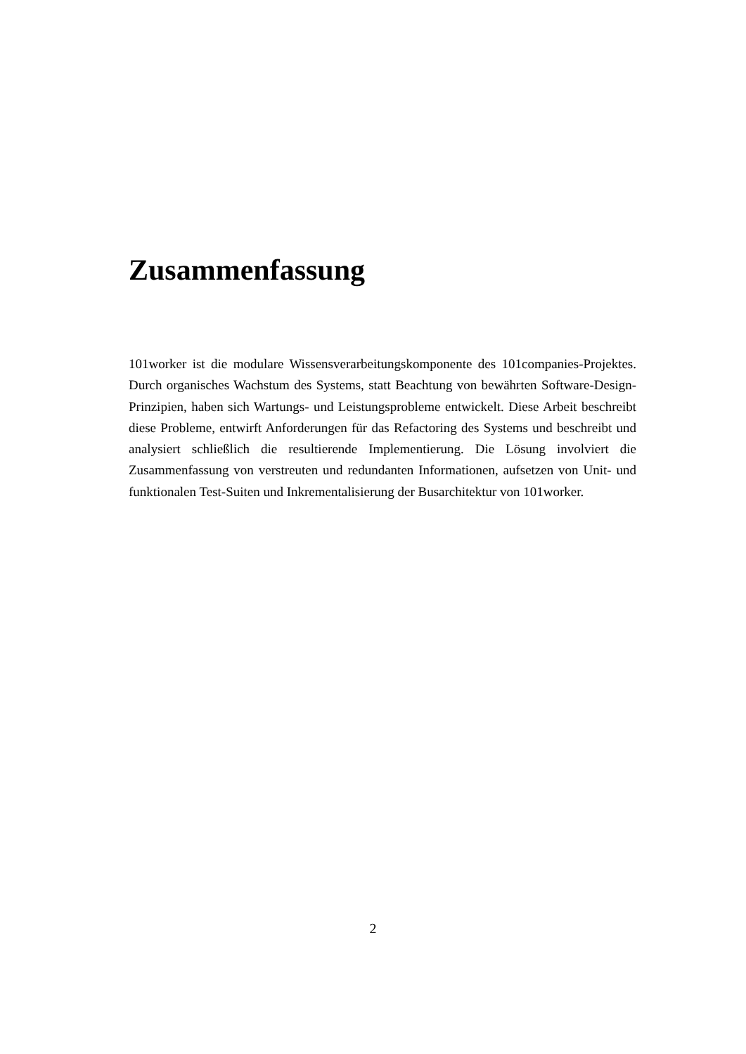Zusammenfassung
101worker ist die modulare Wissensverarbeitungskomponente des 101companies-Projektes. Durch organisches Wachstum des Systems, statt Beachtung von bewährten Software-Design-Prinzipien, haben sich Wartungs- und Leistungsprobleme entwickelt. Diese Arbeit beschreibt diese Probleme, entwirft Anforderungen für das Refactoring des Systems und beschreibt und analysiert schließlich die resultierende Implementierung. Die Lösung involviert die Zusammenfassung von verstreuten und redundanten Informationen, aufsetzen von Unit- und funktionalen Test-Suiten und Inkrementalisierung der Busarchitektur von 101worker.
2